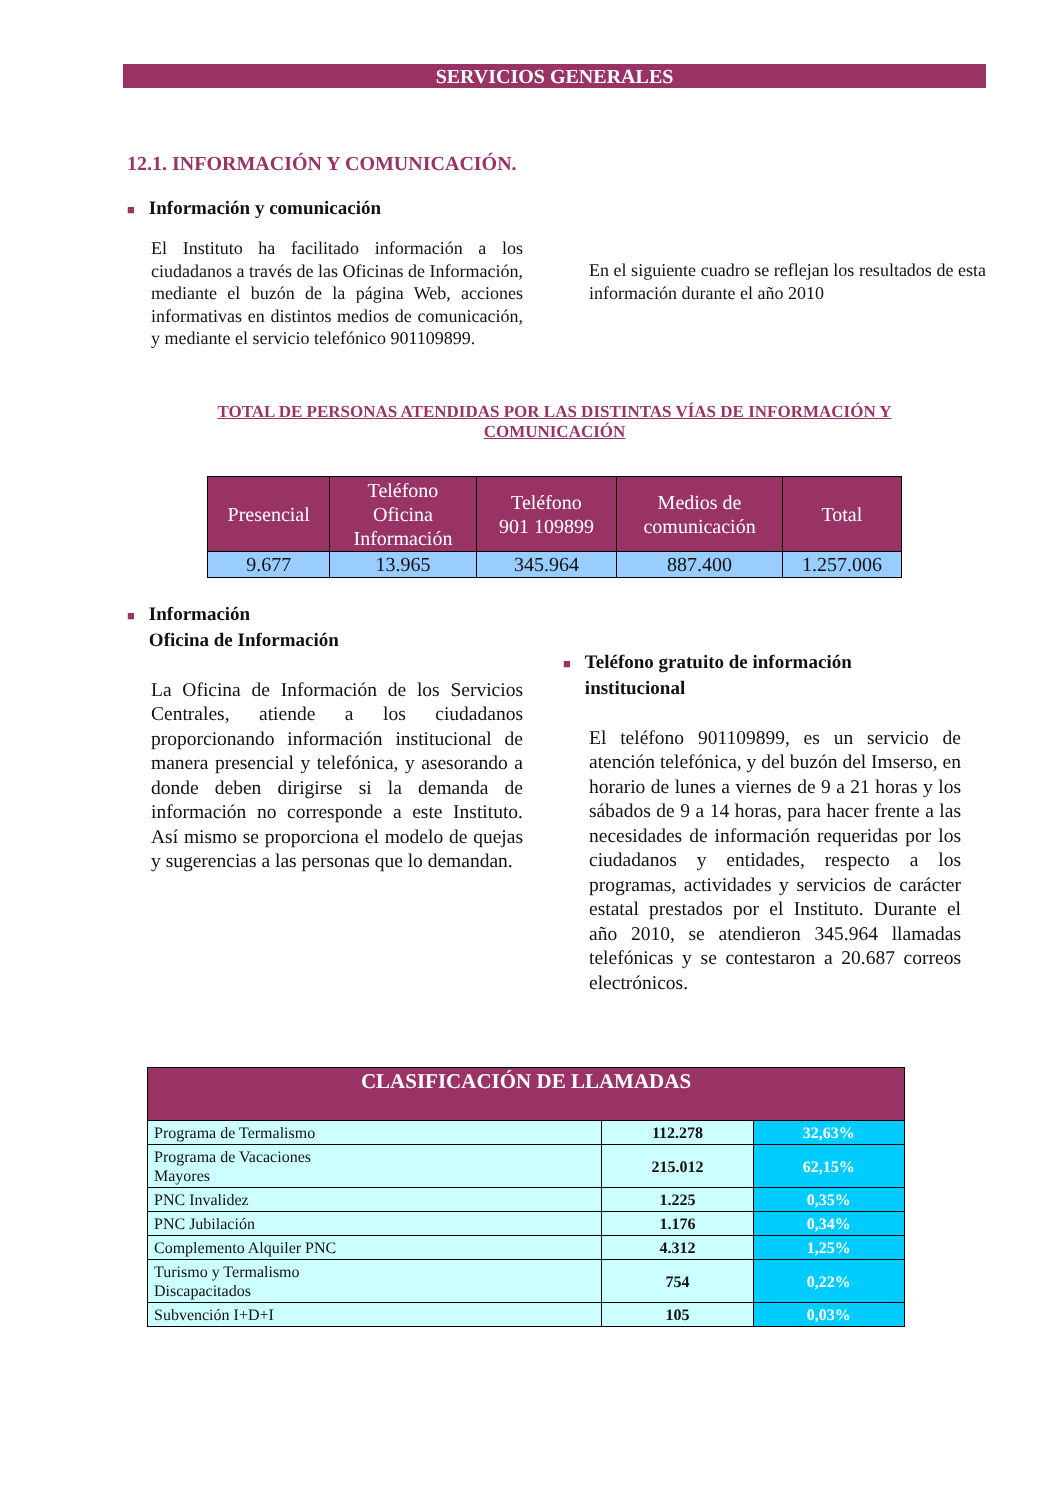SERVICIOS GENERALES
12.1. INFORMACIÓN Y COMUNICACIÓN.
■ Información y comunicación
El Instituto ha facilitado información a los ciudadanos a través de las Oficinas de Información, mediante el buzón de la página Web, acciones informativas en distintos medios de comunicación, y mediante el servicio telefónico 901109899.
En el siguiente cuadro se reflejan los resultados de esta información durante el año 2010
TOTAL DE PERSONAS ATENDIDAS POR LAS DISTINTAS VÍAS DE INFORMACIÓN Y
COMUNICACIÓN
| Presencial | Teléfono Oficina Información | Teléfono 901 109899 | Medios de comunicación | Total |
| --- | --- | --- | --- | --- |
| 9.677 | 13.965 | 345.964 | 887.400 | 1.257.006 |
■ Información
■ Oficina de Información
La Oficina de Información de los Servicios Centrales, atiende a los ciudadanos proporcionando información institucional de manera presencial y telefónica, y asesorando a donde deben dirigirse si la demanda de información no corresponde a este Instituto. Así mismo se proporciona el modelo de quejas y sugerencias a las personas que lo demandan.
■ Teléfono gratuito de información
■ institucional
El teléfono 901109899, es un servicio de atención telefónica, y del buzón del Imserso, en horario de lunes a viernes de 9 a 21 horas y los sábados de 9 a 14 horas, para hacer frente a las necesidades de información requeridas por los ciudadanos y entidades, respecto a los programas, actividades y servicios de carácter estatal prestados por el Instituto. Durante el año 2010, se atendieron 345.964 llamadas telefónicas y se contestaron a 20.687 correos electrónicos.
| CLASIFICACIÓN DE LLAMADAS | | |
| --- | --- | --- |
| Programa de Termalismo | 112.278 | 32,63% |
| Programa de Vacaciones Mayores | 215.012 | 62,15% |
| PNC Invalidez | 1.225 | 0,35% |
| PNC Jubilación | 1.176 | 0,34% |
| Complemento Alquiler PNC | 4.312 | 1,25% |
| Turismo y Termalismo Discapacitados | 754 | 0,22% |
| Subvención I+D+I | 105 | 0,03% |